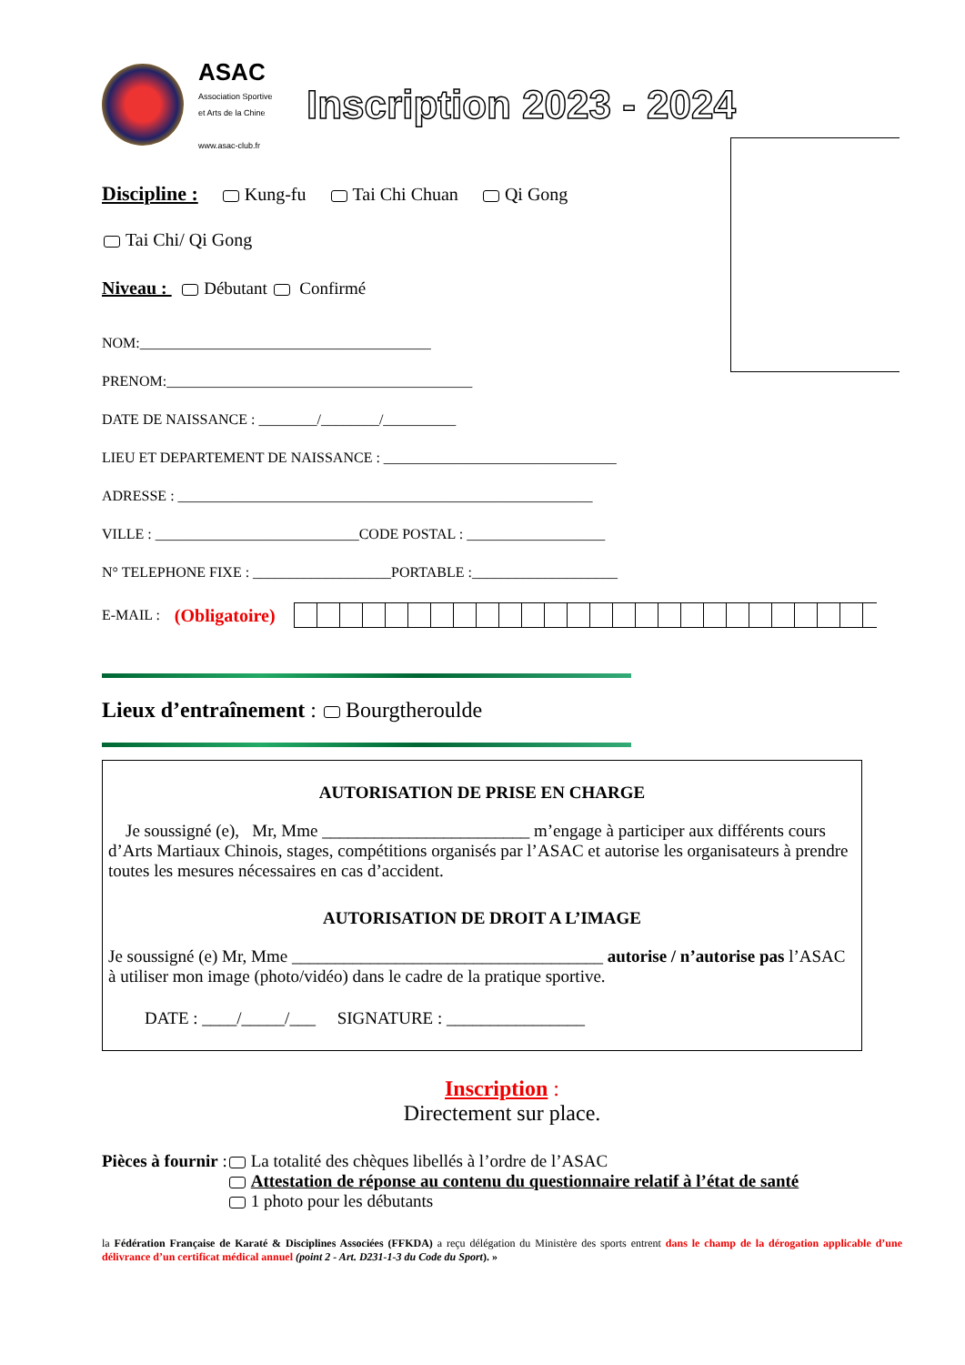ASAC
Association Sportive
et Arts de la Chine
www.asac-club.fr
Inscription 2023 - 2024
Discipline : Kung-fu Tai Chi Chuan Qi Gong
Tai Chi/ Qi Gong
Niveau : Débutant Confirmé
NOM:________________________________________
PRENOM:__________________________________________
DATE DE NAISSANCE : ________/________/__________
LIEU ET DEPARTEMENT DE NAISSANCE : ________________________________
ADRESSE : _________________________________________________________
VILLE : ____________________________CODE POSTAL : ___________________
N° TELEPHONE FIXE : ___________________PORTABLE :____________________
E-MAIL : (Obligatoire)
Lieux d’entraînement : Bourgtheroulde
AUTORISATION DE PRISE EN CHARGE
Je soussigné (e), Mr, Mme ________________________ m’engage à participer aux différents cours d’Arts Martiaux Chinois, stages, compétitions organisés par l’ASAC et autorise les organisateurs à prendre toutes les mesures nécessaires en cas d’accident.
AUTORISATION DE DROIT A L’IMAGE
Je soussigné (e) Mr, Mme ____________________________________ autorise / n’autorise pas l’ASAC à utiliser mon image (photo/vidéo) dans le cadre de la pratique sportive.
DATE : ____/_____/___ SIGNATURE : ________________
Inscription :
Directement sur place.
Pièces à fournir :
La totalité des chèques libellés à l’ordre de l’ASAC
Attestation de réponse au contenu du questionnaire relatif à l’état de santé
1 photo pour les débutants
la Fédération Française de Karaté & Disciplines Associées (FFKDA) a reçu délégation du Ministère des sports entrent dans le champ de la dérogation applicable d’une délivrance d’un certificat médical annuel (point 2 - Art. D231-1-3 du Code du Sport). »